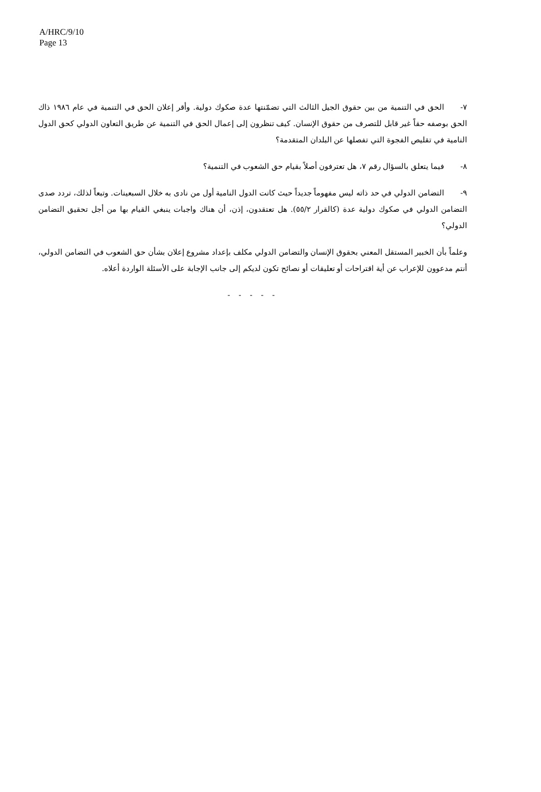A/HRC/9/10
Page 13
٧- الحق في التنمية من بين حقوق الجيل الثالث التي تضمّنتها عدة صكوك دولية. وأقر إعلان الحق في التنمية في عام ١٩٨٦ ذاك الحق بوصفه حقاً غير قابل للتصرف من حقوق الإنسان. كيف تنظرون إلى إعمال الحق في التنمية عن طريق التعاون الدولي كحق الدول النامية في تقليص الفجوة التي تفصلها عن البلدان المتقدمة؟
٨- فيما يتعلق بالسؤال رقم ٧، هل تعترفون أصلاً بقيام حق الشعوب في التنمية؟
٩- التضامن الدولي في حد ذاته ليس مفهوماً جديداً حيث كانت الدول النامية أول من نادى به خلال السبعينات. وتبعاً لذلك، تردد صدى التضامن الدولي في صكوك دولية عدة (كالقرار ٥٥/٢). هل تعتقدون، إذن، أن هناك واجبات ينبغي القيام بها من أجل تحقيق التضامن الدولي؟
وعلماً بأن الخبير المستقل المعني بحقوق الإنسان والتضامن الدولي مكلف بإعداد مشروع إعلان بشأن حق الشعوب في التضامن الدولي، أنتم مدعوون للإعراب عن أية اقتراحات أو تعليقات أو نصائح تكون لديكم إلى جانب الإجابة على الأسئلة الواردة أعلاه.
- - - - -